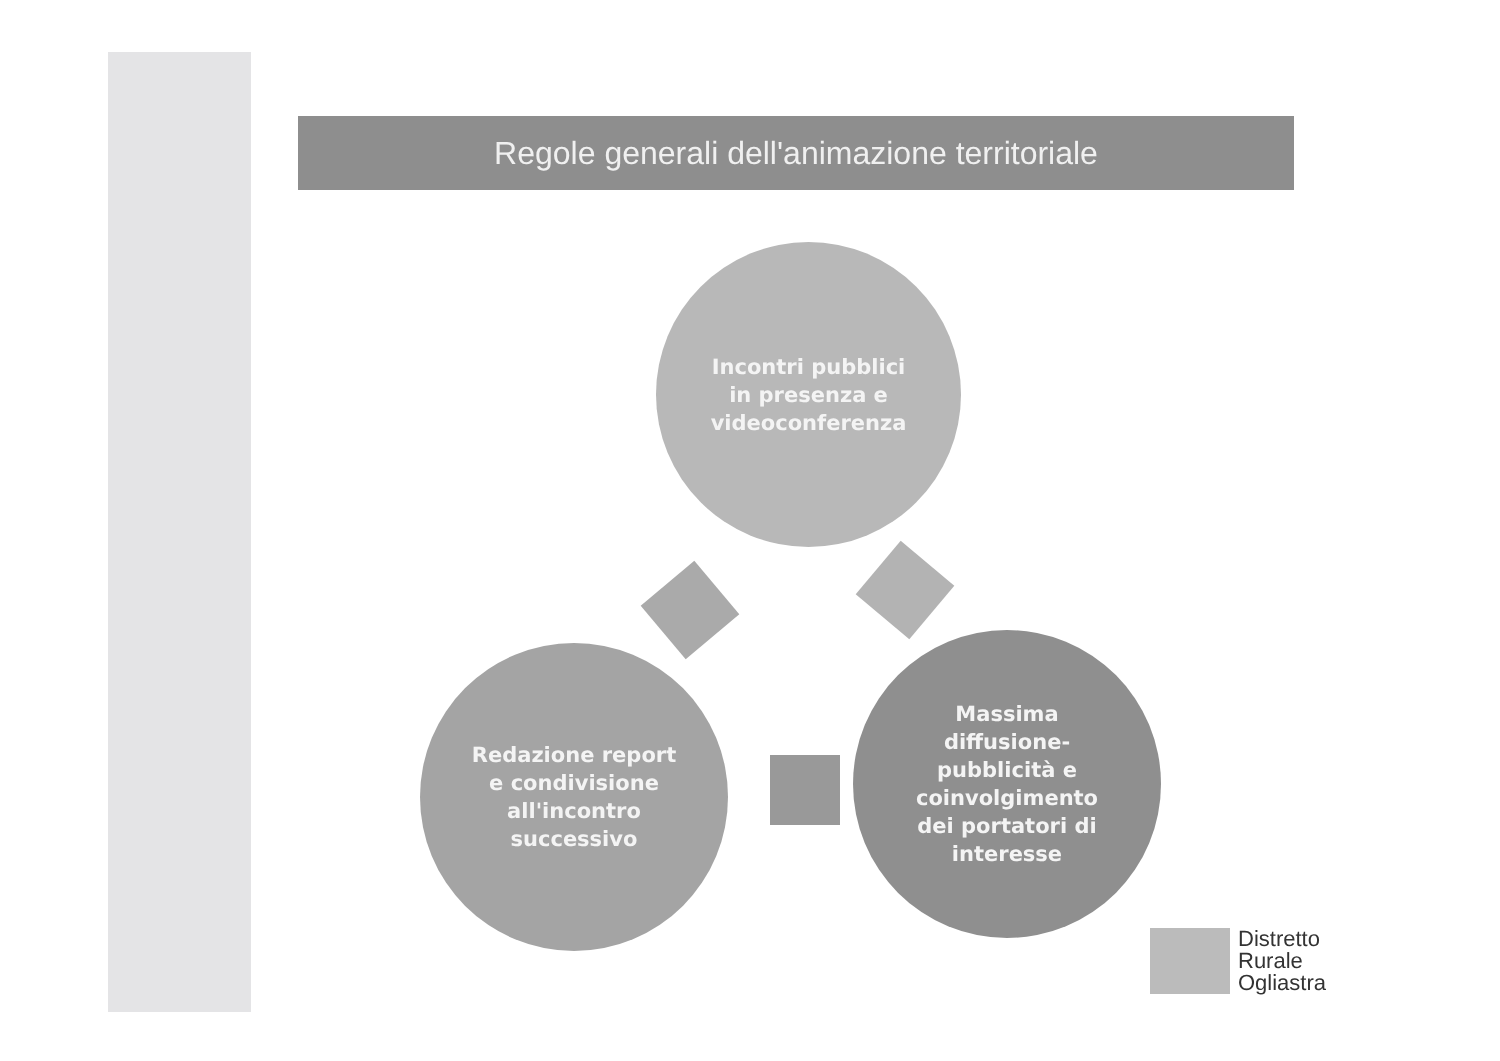Regole generali dell'animazione territoriale
Incontri pubblici
in presenza e
videoconferenza
Massima
diffusione-
pubblicità e
coinvolgimento
dei portatori di
interesse
Redazione report
e condivisione
all'incontro
successivo
Distretto
Rurale
Ogliastra